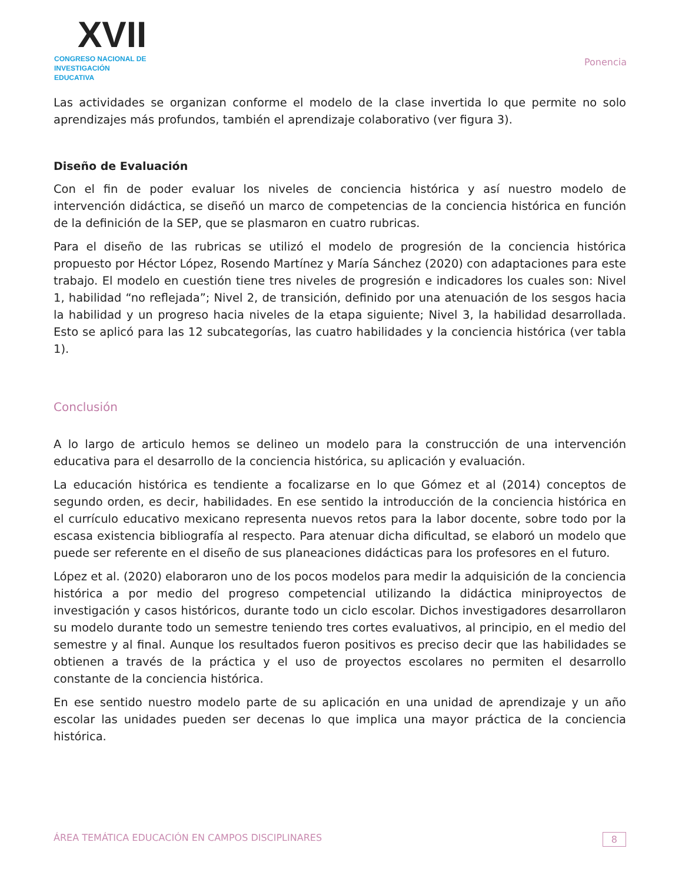XVII
CONGRESO NACIONAL DE
INVESTIGACIÓN EDUCATIVA
Ponencia
Las actividades se organizan conforme el modelo de la clase invertida lo que permite no solo aprendizajes más profundos, también el aprendizaje colaborativo (ver figura 3).
Diseño de Evaluación
Con el fin de poder evaluar los niveles de conciencia histórica y así nuestro modelo de intervención didáctica, se diseñó un marco de competencias de la conciencia histórica en función de la definición de la SEP, que se plasmaron en cuatro rubricas.
Para el diseño de las rubricas se utilizó el modelo de progresión de la conciencia histórica propuesto por Héctor López, Rosendo Martínez y María Sánchez (2020) con adaptaciones para este trabajo. El modelo en cuestión tiene tres niveles de progresión e indicadores los cuales son: Nivel 1, habilidad “no reflejada”; Nivel 2, de transición, definido por una atenuación de los sesgos hacia la habilidad y un progreso hacia niveles de la etapa siguiente; Nivel 3, la habilidad desarrollada. Esto se aplicó para las 12 subcategorías, las cuatro habilidades y la conciencia histórica (ver tabla 1).
Conclusión
A lo largo de articulo hemos se delineo un modelo para la construcción de una intervención educativa para el desarrollo de la conciencia histórica, su aplicación y evaluación.
La educación histórica es tendiente a focalizarse en lo que Gómez et al (2014) conceptos de segundo orden, es decir, habilidades. En ese sentido la introducción de la conciencia histórica en el currículo educativo mexicano representa nuevos retos para la labor docente, sobre todo por la escasa existencia bibliografía al respecto. Para atenuar dicha dificultad, se elaboró un modelo que puede ser referente en el diseño de sus planeaciones didácticas para los profesores en el futuro.
López et al. (2020) elaboraron uno de los pocos modelos para medir la adquisición de la conciencia histórica a por medio del progreso competencial utilizando la didáctica miniproyectos de investigación y casos históricos, durante todo un ciclo escolar. Dichos investigadores desarrollaron su modelo durante todo un semestre teniendo tres cortes evaluativos, al principio, en el medio del semestre y al final. Aunque los resultados fueron positivos es preciso decir que las habilidades se obtienen a través de la práctica y el uso de proyectos escolares no permiten el desarrollo constante de la conciencia histórica.
En ese sentido nuestro modelo parte de su aplicación en una unidad de aprendizaje y un año escolar las unidades pueden ser decenas lo que implica una mayor práctica de la conciencia histórica.
ÁREA TEMÁTICA EDUCACIÓN EN CAMPOS DISCIPLINARES 8